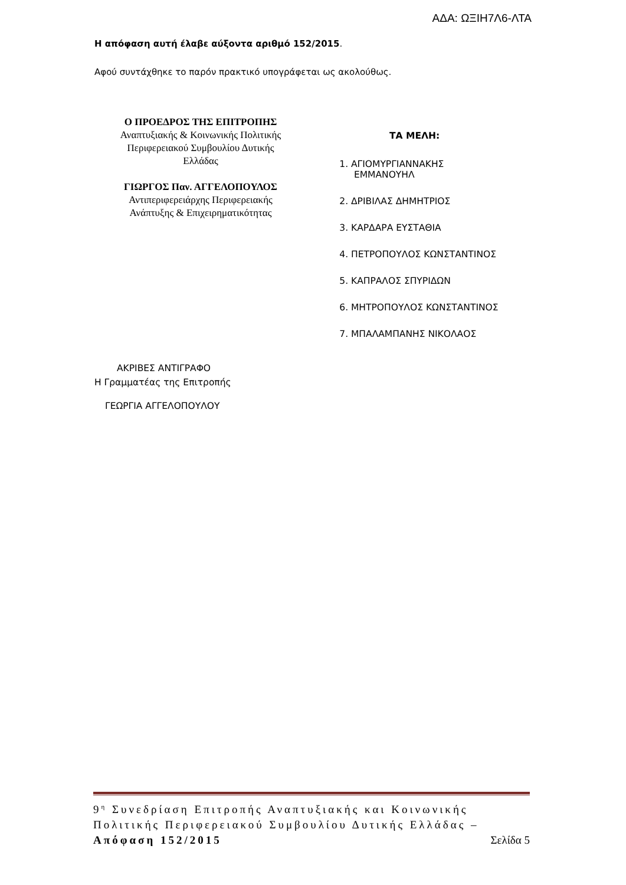ΑΔΑ: ΩΞΙΗ7Λ6-ΛΤΑ
Η απόφαση αυτή έλαβε αύξοντα αριθμό 152/2015.
Αφού συντάχθηκε το παρόν πρακτικό υπογράφεται ως ακολούθως.
Ο ΠΡΟΕΔΡΟΣ ΤΗΣ ΕΠΙΤΡΟΠΗΣ
Αναπτυξιακής & Κοινωνικής Πολιτικής
Περιφερειακού Συμβουλίου Δυτικής
Ελλάδας
ΓΙΩΡΓΟΣ Παν. ΑΓΓΕΛΟΠΟΥΛΟΣ
Αντιπεριφερειάρχης Περιφερειακής
Ανάπτυξης & Επιχειρηματικότητας
ΤΑ ΜΕΛΗ:
1. ΑΓΙΟΜΥΡΓΙΑΝΝΑΚΗΣ
ΕΜΜΑΝΟΥΗΛ
2. ΔΡΙΒΙΛΑΣ ΔΗΜΗΤΡΙΟΣ
3. ΚΑΡΔΑΡΑ ΕΥΣΤΑΘΙΑ
4. ΠΕΤΡΟΠΟΥΛΟΣ ΚΩΝΣΤΑΝΤΙΝΟΣ
5. ΚΑΠΡΑΛΟΣ ΣΠΥΡΙΔΩΝ
6. ΜΗΤΡΟΠΟΥΛΟΣ ΚΩΝΣΤΑΝΤΙΝΟΣ
7. ΜΠΑΛΑΜΠΑΝΗΣ ΝΙΚΟΛΑΟΣ
ΑΚΡΙΒΕΣ ΑΝΤΙΓΡΑΦΟ
Η Γραμματέας της Επιτροπής
ΓΕΩΡΓΙΑ ΑΓΓΕΛΟΠΟΥΛΟΥ
9<sup>η</sup> Συνεδρίαση Επιτροπής Αναπτυξιακής και Κοινωνικής Πολιτικής Περιφερειακού Συμβουλίου Δυτικής Ελλάδας – Απόφαση 152/2015 Σελίδα 5